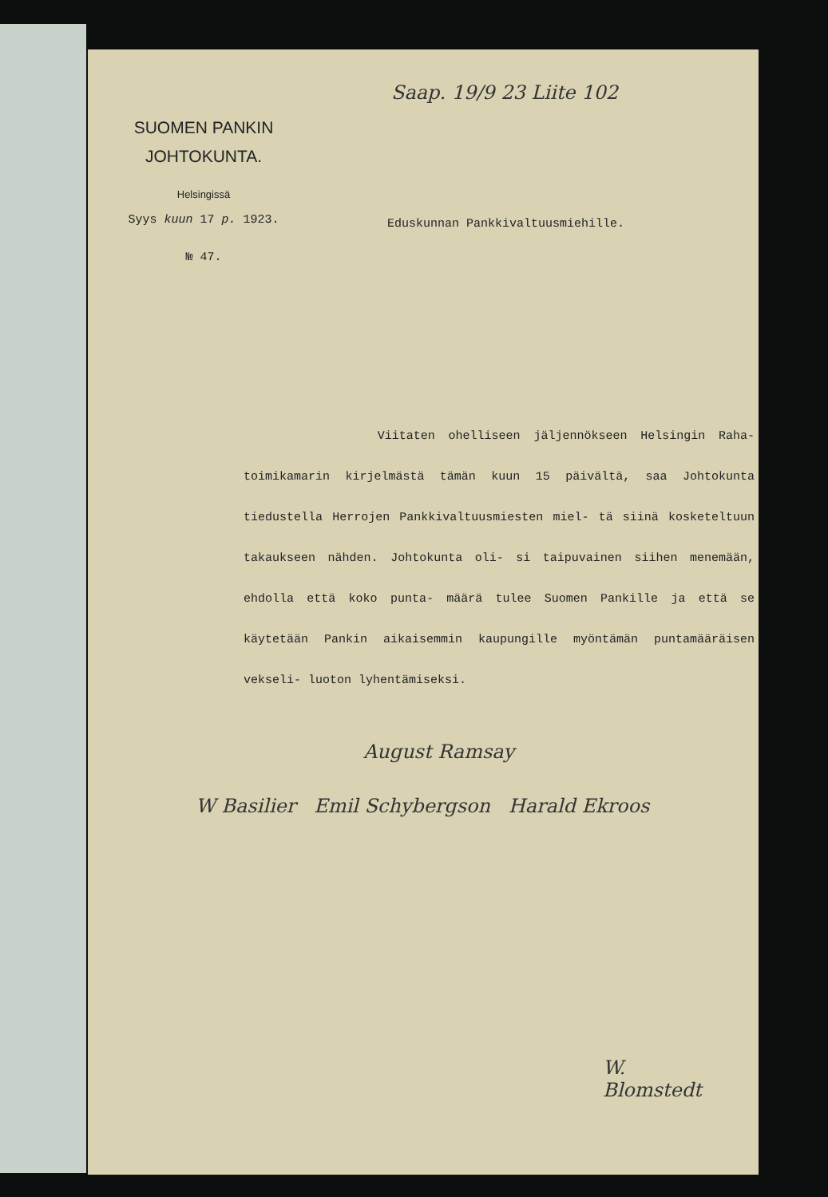Saap. 19/9 23 Liite 102
SUOMEN PANKIN
JOHTOKUNTA.
Helsingissä
Syys kuun 17 p. 1923.
№ 47.
Eduskunnan Pankkivaltuusmiehille.
Viitaten ohelliseen jäljennökseen Helsingin Raha- toimikamarin kirjelmästä tämän kuun 15 päivältä, saa Johtokunta tiedustella Herrojen Pankkivaltuusmiesten miel- tä siinä kosketeltuun takaukseen nähden. Johtokunta oli- si taipuvainen siihen menemään, ehdolla että koko punta- määrä tulee Suomen Pankille ja että se käytetään Pankin aikaisemmin kaupungille myöntämän puntamääräisen vekseli- luoton lyhentämiseksi.
August Ramsay
W Basilier Emil Schybergson Harald Ekroos
W. Blomstedt